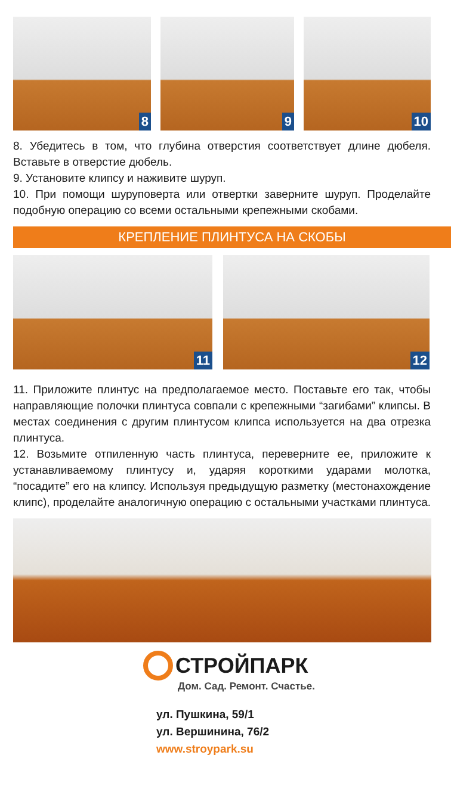8
9
10
8. Убедитесь в том, что глубина отверстия соответствует длине дюбеля. Вставьте в отверстие дюбель.
9. Установите клипсу и наживите шуруп.
10. При помощи шуруповерта или отвертки заверните шуруп. Проделайте подобную операцию со всеми остальными крепежными скобами.
КРЕПЛЕНИЕ ПЛИНТУСА НА СКОБЫ
11
12
11. Приложите плинтус на предполагаемое место. Поставьте его так, чтобы направляющие полочки плинтуса совпали с крепежными “загибами” клипсы. В местах соединения с другим плинтусом клипса используется на два отрезка плинтуса.
12. Возьмите отпиленную часть плинтуса, переверните ее, приложите к устанавливаемому плинтусу и, ударяя короткими ударами молотка, “посадите” его на клипсу. Используя предыдущую разметку (местонахождение клипс), проделайте аналогичную операцию с остальными участками плинтуса.
СТРОЙПАРК
Дом. Сад. Ремонт. Счастье.
ул. Пушкина, 59/1
ул. Вершинина, 76/2
www.stroypark.su